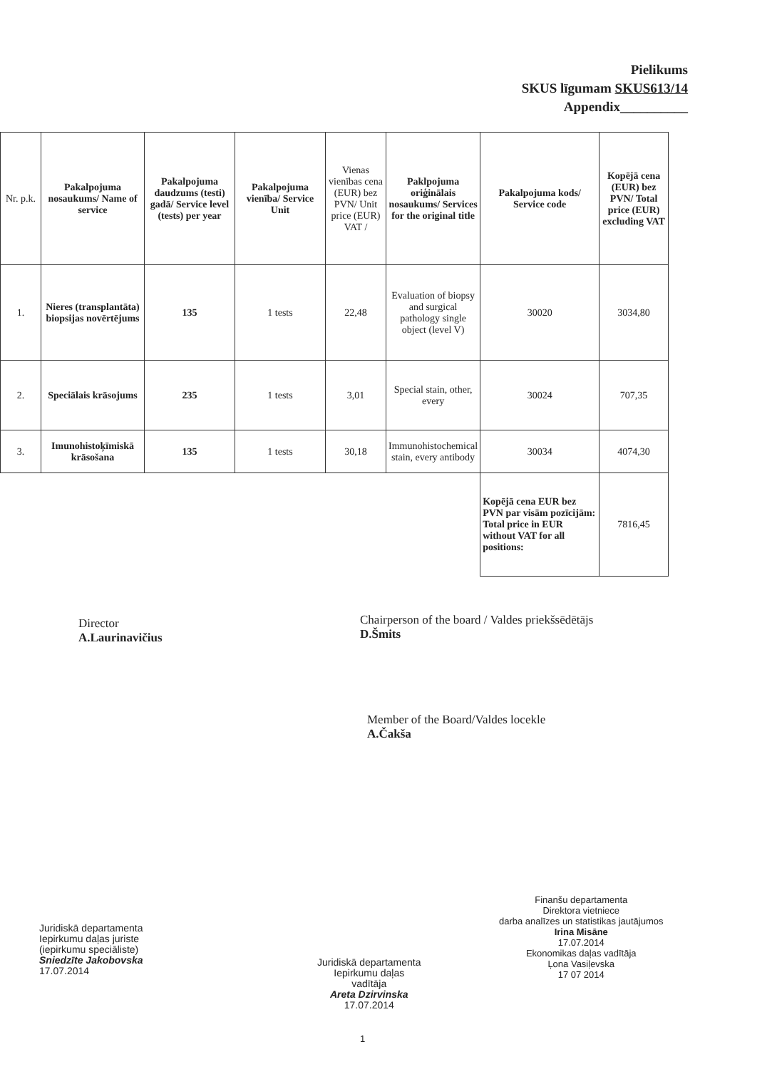Pielikums
SKUS līgumam SKUS613/14
Appendix__________
| Nr. p.k. | Pakalpojuma nosaukums/ Name of service | Pakalpojuma daudzums (testi) gadā/ Service level (tests) per year | Pakalpojuma vienība/ Service Unit | Vienas vienības cena (EUR) bez PVN/ Unit price (EUR) VAT / | Paklpojuma oriģinālais nosaukums/ Services for the original title | Pakalpojuma kods/ Service code | Kopējā cena (EUR) bez PVN/ Total price (EUR) excluding VAT |
| --- | --- | --- | --- | --- | --- | --- | --- |
| 1. | Nieres (transplantāta) biopsijas novērtējums | 135 | 1 tests | 22,48 | Evaluation of biopsy and surgical pathology single object (level V) | 30020 | 3034,80 |
| 2. | Speciālais krāsojums | 235 | 1 tests | 3,01 | Special stain, other, every | 30024 | 707,35 |
| 3. | Imunohistoķīmiskā krāsošana | 135 | 1 tests | 30,18 | Immunohistochemical stain, every antibody | 30034 | 4074,30 |
| | | | | | | Kopējā cena EUR bez PVN par visām pozīcijām: Total price in EUR without VAT for all positions: | 7816,45 |
Director
A.Laurinavičius
Chairperson of the board / Valdes priekšsēdētājs
D.Šmits
Member of the Board/Valdes locekle
A.Čakša
Finanšu departamenta
Direktora vietniece
darba analīzes un statistikas jautājumos
Irina Misāne
17.07.2014
Ekonomikas daļas vadītāja
Ļona Vasiļevska
17 07 2014
Juridiskā departamenta
Iepirkumu daļas juriste
(iepirkumu speciāliste)
Sniedzīte Jakobovska
17.07.2014
Juridiskā departamenta
Iepirkumu daļas
vadītāja
Areta Dzirvinska
17.07.2014
1